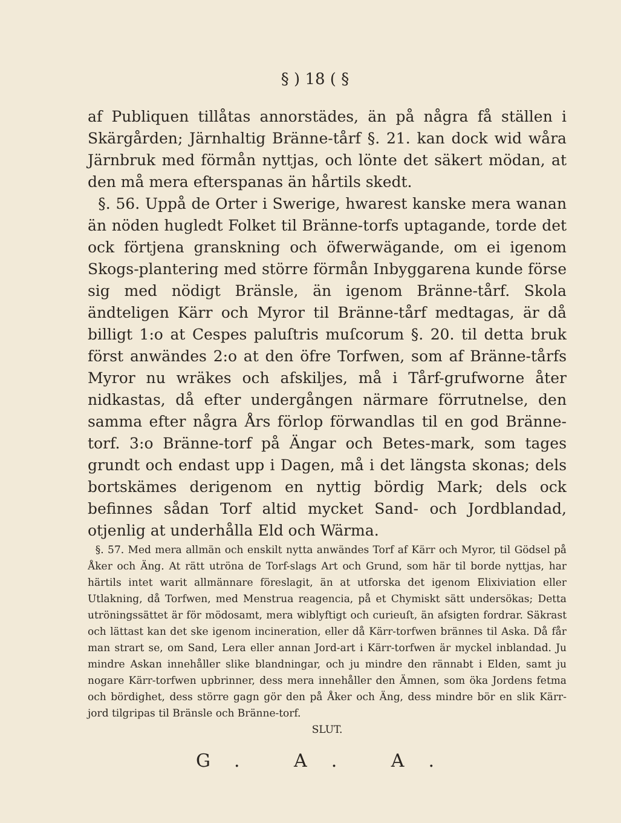§ ) 18 ( §
af Publiquen tillåtas annorstädes, än på några få ställen i Skärgården; Järnhaltig Bränne-tårf §. 21. kan dock wid wåra Järnbruk med förmån nyttjas, och lönte det säkert mödan, at den må mera efterspanas än hårtils skedt.
§. 56. Uppå de Orter i Swerige, hwarest kanske mera wanan än nöden hugledt Folket til Bränne-torfs uptagande, torde det ock förtjena granskning och öfwerwägande, om ei igenom Skogs-plantering med större förmån Inbyggarena kunde förse sig med nödigt Bränsle, än igenom Bränne-tårf. Skola ändteligen Kärr och Myror til Bränne-tårf medtagas, är då billigt 1:o at Cespes paluſtris muſcorum §. 20. til detta bruk först anwändes 2:o at den öfre Torfwen, som af Bränne-tårfs Myror nu wräkes och afskiljes, må i Tårf-grufworne åter nidkastas, då efter undergången närmare förrutnelse, den samma efter några Års förlop förwandlas til en god Bränne-torf. 3:o Bränne-torf på Ängar och Betes-mark, som tages grundt och endast upp i Dagen, må i det längsta skonas; dels bortskämes derigenom en nyttig bördig Mark; dels ock befinnes sådan Torf altid mycket Sand- och Jordblandad, otjenlig at underhålla Eld och Wärma.
§. 57. Med mera allmän och enskilt nytta anwändes Torf af Kärr och Myror, til Gödsel på Åker och Äng. At rätt utröna de Torf-slags Art och Grund, som här til borde nyttjas, har härtils intet warit allmännare föreslagit, än at utforska det igenom Elixiviation eller Utlakning, då Torfwen, med Menstrua reagencia, på et Chymiskt sätt undersökas; Detta utröningssättet är för mödosamt, mera wiblyftigt och curieuſt, än afsigten fordrar. Säkrast och lättast kan det ske igenom incineration, eller då Kärr-torfwen brännes til Aska. Då får man strart se, om Sand, Lera eller annan Jord-art i Kärr-torfwen är myckel inblandad. Ju mindre Askan innehåller slike blandningar, och ju mindre den rännabt i Elden, samt ju nogare Kärr-torfwen upbrinner, dess mera innehåller den Ämnen, som öka Jordens fetma och bördighet, dess större gagn gör den på Åker och Äng, dess mindre bör en slik Kärr-jord tilgripas til Bränsle och Bränne-torf.
SLUT.
G. A. A.